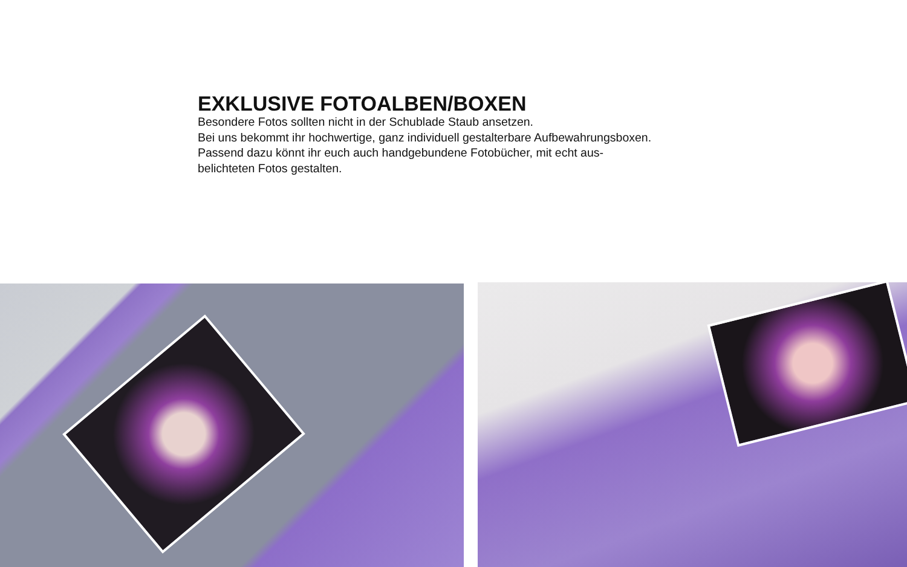EXKLUSIVE FOTOALBEN/BOXEN
Besondere Fotos sollten nicht in der Schublade Staub ansetzen.
Bei uns bekommt ihr hochwertige, ganz individuell gestalterbare Aufbewahrungsboxen.
Passend dazu könnt ihr euch auch handgebundene Fotobücher, mit echt aus-belichteten Fotos gestalten.